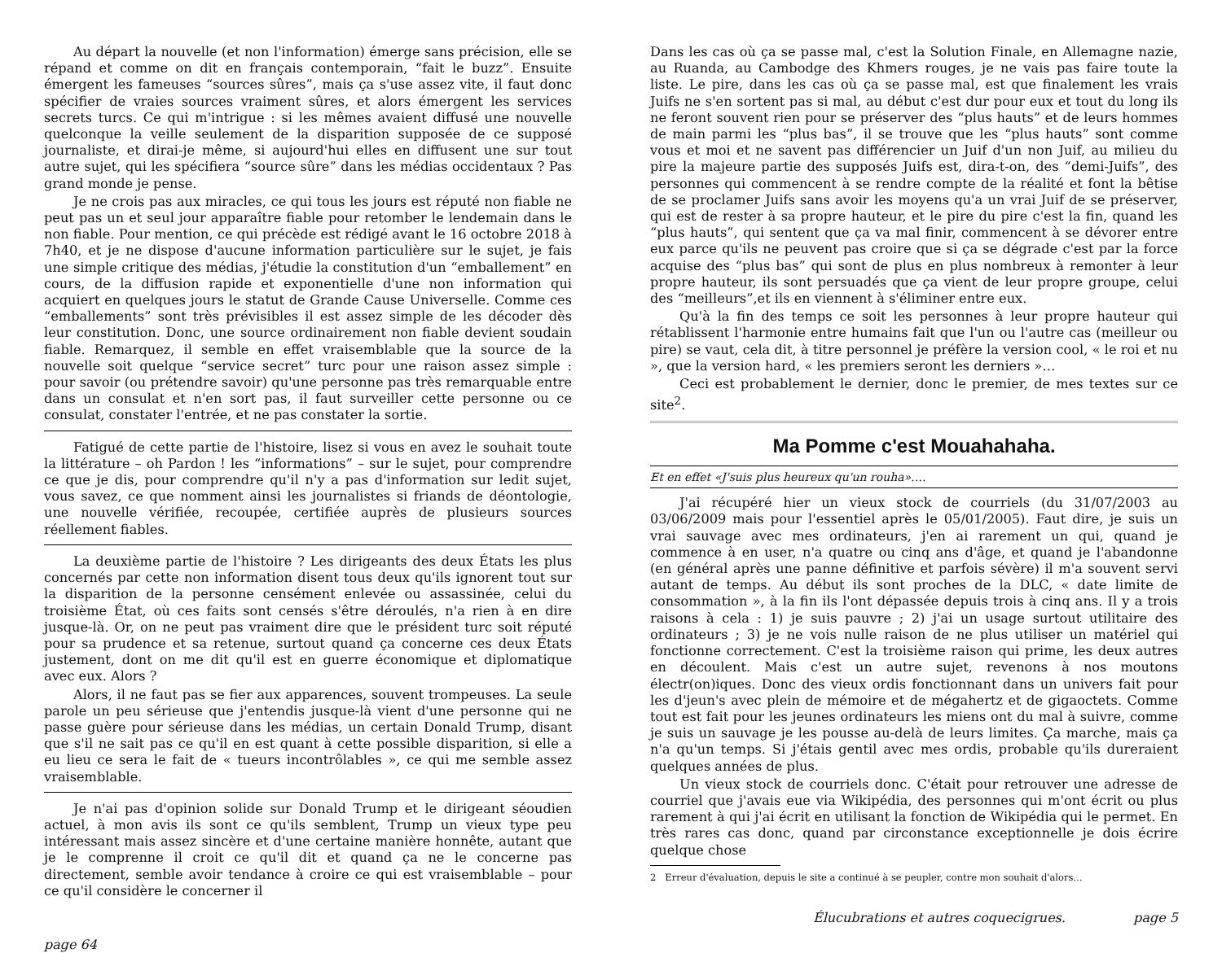Au départ la nouvelle (et non l'information) émerge sans précision, elle se répand et comme on dit en français contemporain, “fait le buzz”. Ensuite émergent les fameuses “sources sûres”, mais ça s'use assez vite, il faut donc spécifier de vraies sources vraiment sûres, et alors émergent les services secrets turcs. Ce qui m'intrigue : si les mêmes avaient diffusé une nouvelle quelconque la veille seulement de la disparition supposée de ce supposé journaliste, et dirai-je même, si aujourd'hui elles en diffusent une sur tout autre sujet, qui les spécifiera “source sûre” dans les médias occidentaux ? Pas grand monde je pense.
Je ne crois pas aux miracles, ce qui tous les jours est réputé non fiable ne peut pas un et seul jour apparaître fiable pour retomber le lendemain dans le non fiable. Pour mention, ce qui précède est rédigé avant le 16 octobre 2018 à 7h40, et je ne dispose d'aucune information particulière sur le sujet, je fais une simple critique des médias, j'étudie la constitution d'un “emballement” en cours, de la diffusion rapide et exponentielle d'une non information qui acquiert en quelques jours le statut de Grande Cause Universelle. Comme ces “emballements” sont très prévisibles il est assez simple de les décoder dès leur constitution. Donc, une source ordinairement non fiable devient soudain fiable. Remarquez, il semble en effet vraisemblable que la source de la nouvelle soit quelque “service secret” turc pour une raison assez simple : pour savoir (ou prétendre savoir) qu'une personne pas très remarquable entre dans un consulat et n'en sort pas, il faut surveiller cette personne ou ce consulat, constater l'entrée, et ne pas constater la sortie.
Fatigué de cette partie de l'histoire, lisez si vous en avez le souhait toute la littérature – oh Pardon ! les “informations” – sur le sujet, pour comprendre ce que je dis, pour comprendre qu'il n'y a pas d'information sur ledit sujet, vous savez, ce que nomment ainsi les journalistes si friands de déontologie, une nouvelle vérifiée, recoupée, certifiée auprès de plusieurs sources réellement fiables.
La deuxième partie de l'histoire ? Les dirigeants des deux États les plus concernés par cette non information disent tous deux qu'ils ignorent tout sur la disparition de la personne censément enlevée ou assassinée, celui du troisième État, où ces faits sont censés s'être déroulés, n'a rien à en dire jusque-là. Or, on ne peut pas vraiment dire que le président turc soit réputé pour sa prudence et sa retenue, surtout quand ça concerne ces deux États justement, dont on me dit qu'il est en guerre économique et diplomatique avec eux. Alors ?
Alors, il ne faut pas se fier aux apparences, souvent trompeuses. La seule parole un peu sérieuse que j'entendis jusque-là vient d'une personne qui ne passe guère pour sérieuse dans les médias, un certain Donald Trump, disant que s'il ne sait pas ce qu'il en est quant à cette possible disparition, si elle a eu lieu ce sera le fait de « tueurs incontrôlables », ce qui me semble assez vraisemblable.
Je n'ai pas d'opinion solide sur Donald Trump et le dirigeant séoudien actuel, à mon avis ils sont ce qu'ils semblent, Trump un vieux type peu intéressant mais assez sincère et d'une certaine manière honnête, autant que je le comprenne il croit ce qu'il dit et quand ça ne le concerne pas directement, semble avoir tendance à croire ce qui est vraisemblable – pour ce qu'il considère le concerner il
page 64
Dans les cas où ça se passe mal, c'est la Solution Finale, en Allemagne nazie, au Ruanda, au Cambodge des Khmers rouges, je ne vais pas faire toute la liste. Le pire, dans les cas où ça se passe mal, est que finalement les vrais Juifs ne s'en sortent pas si mal, au début c'est dur pour eux et tout du long ils ne feront souvent rien pour se préserver des “plus hauts” et de leurs hommes de main parmi les “plus bas”, il se trouve que les “plus hauts” sont comme vous et moi et ne savent pas différencier un Juif d'un non Juif, au milieu du pire la majeure partie des supposés Juifs est, dira-t-on, des “demi-Juifs”, des personnes qui commencent à se rendre compte de la réalité et font la bêtise de se proclamer Juifs sans avoir les moyens qu'a un vrai Juif de se préserver, qui est de rester à sa propre hauteur, et le pire du pire c'est la fin, quand les “plus hauts”, qui sentent que ça va mal finir, commencent à se dévorer entre eux parce qu'ils ne peuvent pas croire que si ça se dégrade c'est par la force acquise des “plus bas” qui sont de plus en plus nombreux à remonter à leur propre hauteur, ils sont persuadés que ça vient de leur propre groupe, celui des “meilleurs”,et ils en viennent à s'éliminer entre eux.
Qu'à la fin des temps ce soit les personnes à leur propre hauteur qui rétablissent l'harmonie entre humains fait que l'un ou l'autre cas (meilleur ou pire) se vaut, cela dit, à titre personnel je préfère la version cool, « le roi et nu », que la version hard, « les premiers seront les derniers »…
Ceci est probablement le dernier, donc le premier, de mes textes sur ce site<sup>2</sup>.
Ma Pomme c'est Mouahahaha.
Et en effet «J'suis plus heureux qu'un rouha»….
J'ai récupéré hier un vieux stock de courriels (du 31/07/2003 au 03/06/2009 mais pour l'essentiel après le 05/01/2005). Faut dire, je suis un vrai sauvage avec mes ordinateurs, j'en ai rarement un qui, quand je commence à en user, n'a quatre ou cinq ans d'âge, et quand je l'abandonne (en général après une panne définitive et parfois sévère) il m'a souvent servi autant de temps. Au début ils sont proches de la DLC, « date limite de consommation », à la fin ils l'ont dépassée depuis trois à cinq ans. Il y a trois raisons à cela : 1) je suis pauvre ; 2) j'ai un usage surtout utilitaire des ordinateurs ; 3) je ne vois nulle raison de ne plus utiliser un matériel qui fonctionne correctement. C'est la troisième raison qui prime, les deux autres en découlent. Mais c'est un autre sujet, revenons à nos moutons électr(on)iques. Donc des vieux ordis fonctionnant dans un univers fait pour les d'jeun's avec plein de mémoire et de mégahertz et de gigaoctets. Comme tout est fait pour les jeunes ordinateurs les miens ont du mal à suivre, comme je suis un sauvage je les pousse au-delà de leurs limites. Ça marche, mais ça n'a qu'un temps. Si j'étais gentil avec mes ordis, probable qu'ils dureraient quelques années de plus.
Un vieux stock de courriels donc. C'était pour retrouver une adresse de courriel que j'avais eue via Wikipédia, des personnes qui m'ont écrit ou plus rarement à qui j'ai écrit en utilisant la fonction de Wikipédia qui le permet. En très rares cas donc, quand par circonstance exceptionnelle je dois écrire quelque chose
2 Erreur d'évaluation, depuis le site a continué à se peupler, contre mon souhait d'alors…
Élucubrations et autres coquecigrues. page 5